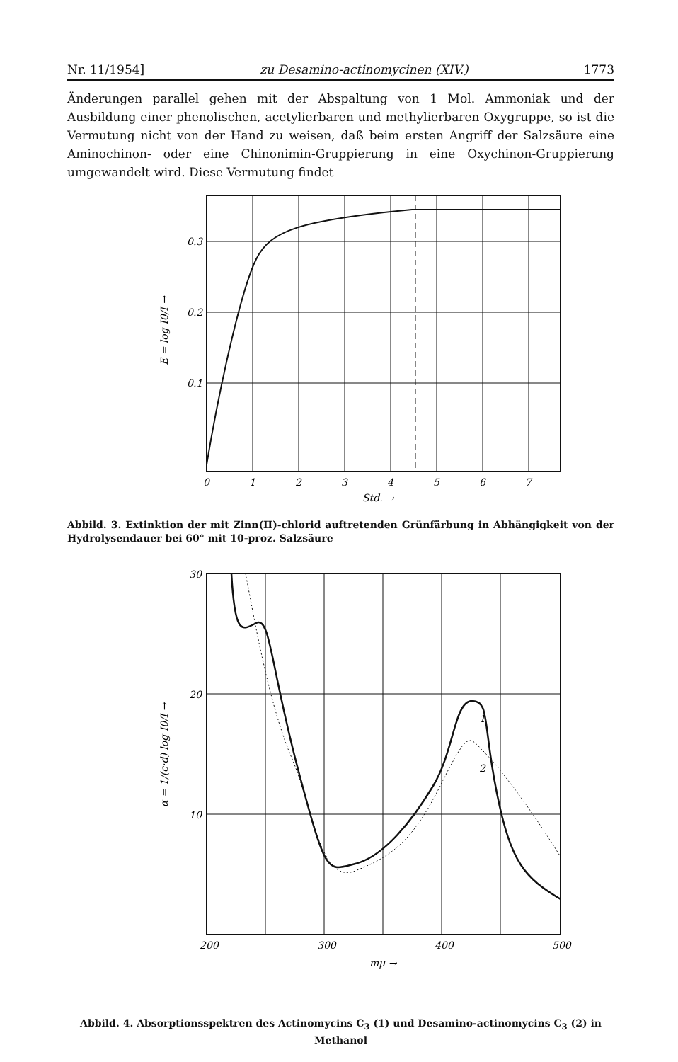Nr. 11/1954] zu Desamino-actinomycinen (XIV.) 1773
Änderungen parallel gehen mit der Abspaltung von 1 Mol. Ammoniak und der Ausbildung einer phenolischen, acetylierbaren und methylierbaren Oxygruppe, so ist die Vermutung nicht von der Hand zu weisen, daß beim ersten Angriff der Salzsäure eine Aminochinon- oder eine Chinonimin-Gruppierung in eine Oxychinon-Gruppierung umgewandelt wird. Diese Vermutung findet
0.3
0.2
0.1
0
1
2
3
4
5
6
7
Std. →
E = log I0/I →
Abbild. 3. Extinktion der mit Zinn(II)-chlorid auftretenden Grünfärbung in Abhängigkeit von der Hydrolysendauer bei 60° mit 10-proz. Salzsäure
30
20
10
200
300
400
500
1
2
mμ →
α = 1/(c·d) log I0/I →
Abbild. 4. Absorptionsspektren des Actinomycins C<sub>3</sub> (1) und Desamino-actinomycins C<sub>3</sub> (2) in Methanol